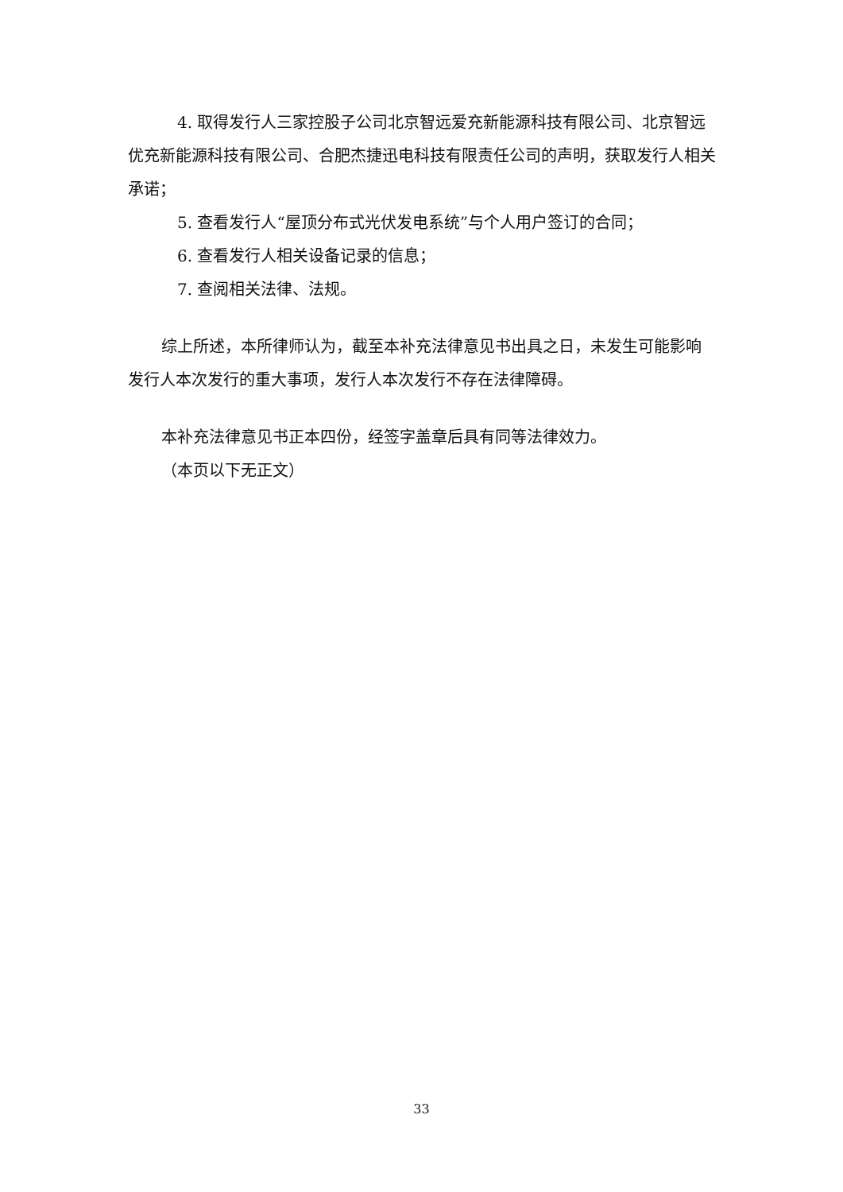4. 取得发行人三家控股子公司北京智远爱充新能源科技有限公司、北京智远优充新能源科技有限公司、合肥杰捷迅电科技有限责任公司的声明，获取发行人相关承诺；
5. 查看发行人“屋顶分布式光伏发电系统”与个人用户签订的合同；
6. 查看发行人相关设备记录的信息；
7. 查阅相关法律、法规。
综上所述，本所律师认为，截至本补充法律意见书出具之日，未发生可能影响发行人本次发行的重大事项，发行人本次发行不存在法律障碍。
本补充法律意见书正本四份，经签字盖章后具有同等法律效力。
（本页以下无正文）
33